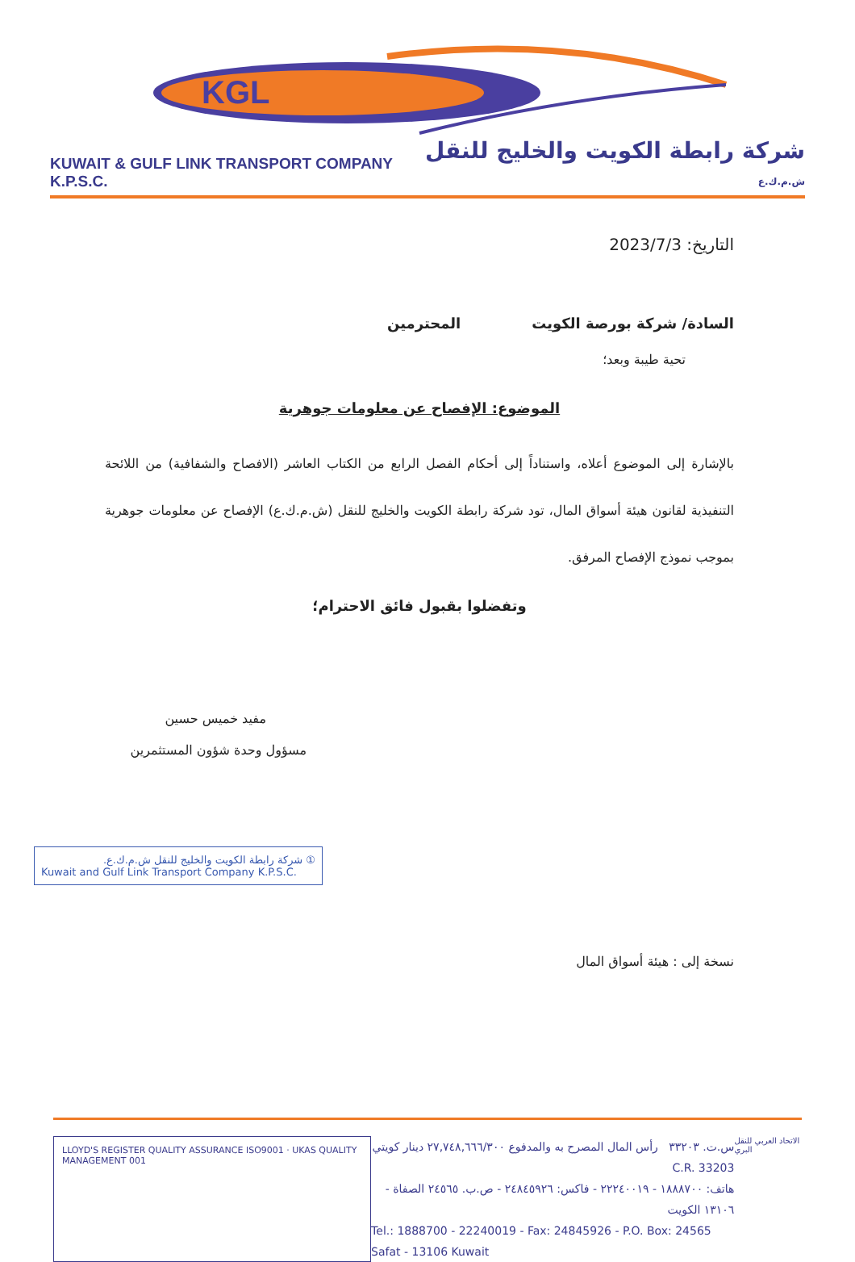KGL
KUWAIT & GULF LINK TRANSPORT COMPANY K.P.S.C. شركة رابطة الكويت والخليج للنقل ش.م.ك.ع
التاريخ: 2023/7/3
السادة/ شركة بورصة الكويت المحترمين
تحية طيبة وبعد؛
الموضوع: الإفصاح عن معلومات جوهرية
بالإشارة إلى الموضوع أعلاه، واستناداً إلى أحكام الفصل الرابع من الكتاب العاشر (الافصاح والشفافية) من اللائحة التنفيذية لقانون هيئة أسواق المال، تود شركة رابطة الكويت والخليج للنقل (ش.م.ك.ع) الإفصاح عن معلومات جوهرية بموجب نموذج الإفصاح المرفق.
وتفضلوا بقبول فائق الاحترام؛
مفيد خميس حسين
مسؤول وحدة شؤون المستثمرين
① شركة رابطة الكويت والخليج للنقل ش.م.ك.ع.
Kuwait and Gulf Link Transport Company K.P.S.C.
نسخة إلى : هيئة أسواق المال
LLOYD'S REGISTER QUALITY ASSURANCE ISO9001 · UKAS QUALITY MANAGEMENT 001
س.ت. ٣٣٢٠٣ رأس المال المصرح به والمدفوع ٢٧,٧٤٨,٦٦٦/٣٠٠ دينار كويتي C.R. 33203
هاتف: ١٨٨٨٧٠٠ - ٢٢٢٤٠٠١٩ - فاكس: ٢٤٨٤٥٩٢٦ - ص.ب. ٢٤٥٦٥ الصفاة - ١٣١٠٦ الكويت
Tel.: 1888700 - 22240019 - Fax: 24845926 - P.O. Box: 24565 Safat - 13106 Kuwait
الاتحاد العربي للنقل البري